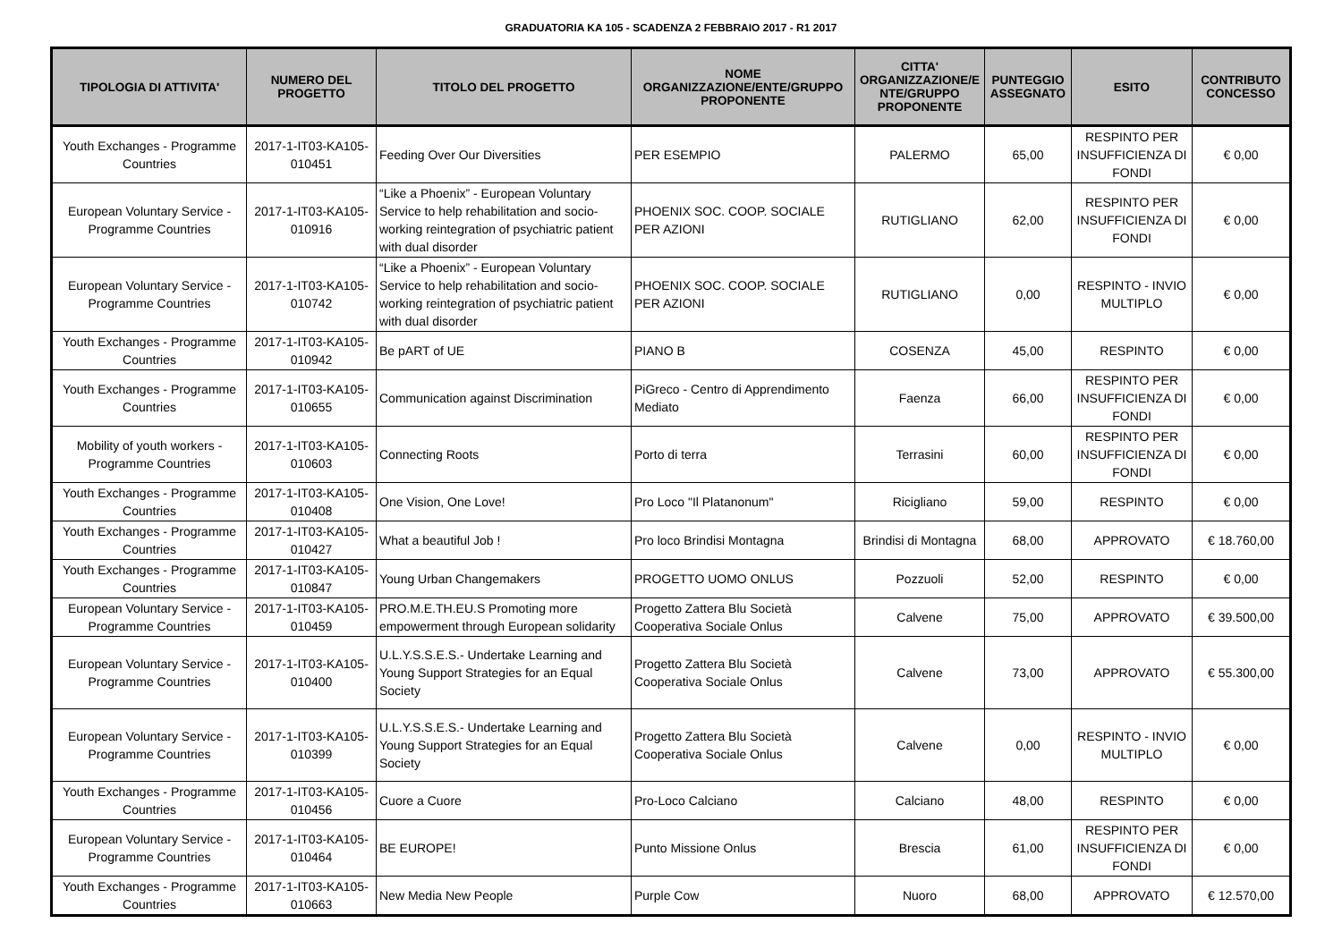GRADUATORIA KA 105 - SCADENZA 2 FEBBRAIO 2017 - R1 2017
| TIPOLOGIA DI ATTIVITA' | NUMERO DEL PROGETTO | TITOLO DEL PROGETTO | NOME ORGANIZZAZIONE/ENTE/GRUPPO PROPONENTE | CITTA' ORGANIZZAZIONE/E NTE/GRUPPO PROPONENTE | PUNTEGGIO ASSEGNATO | ESITO | CONTRIBUTO CONCESSO |
| --- | --- | --- | --- | --- | --- | --- | --- |
| Youth Exchanges - Programme Countries | 2017-1-IT03-KA105-010451 | Feeding Over Our Diversities | PER ESEMPIO | PALERMO | 65,00 | RESPINTO PER INSUFFICIENZA DI FONDI | € 0,00 |
| European Voluntary Service - Programme Countries | 2017-1-IT03-KA105-010916 | “Like a Phoenix” - European Voluntary Service to help rehabilitation and socio-working reintegration of psychiatric patient with dual disorder | PHOENIX SOC. COOP. SOCIALE PER AZIONI | RUTIGLIANO | 62,00 | RESPINTO PER INSUFFICIENZA DI FONDI | € 0,00 |
| European Voluntary Service - Programme Countries | 2017-1-IT03-KA105-010742 | “Like a Phoenix” - European Voluntary Service to help rehabilitation and socio-working reintegration of psychiatric patient with dual disorder | PHOENIX SOC. COOP. SOCIALE PER AZIONI | RUTIGLIANO | 0,00 | RESPINTO - INVIO MULTIPLO | € 0,00 |
| Youth Exchanges - Programme Countries | 2017-1-IT03-KA105-010942 | Be pART of UE | PIANO B | COSENZA | 45,00 | RESPINTO | € 0,00 |
| Youth Exchanges - Programme Countries | 2017-1-IT03-KA105-010655 | Communication against Discrimination | PiGreco - Centro di Apprendimento Mediato | Faenza | 66,00 | RESPINTO PER INSUFFICIENZA DI FONDI | € 0,00 |
| Mobility of youth workers - Programme Countries | 2017-1-IT03-KA105-010603 | Connecting Roots | Porto di terra | Terrasini | 60,00 | RESPINTO PER INSUFFICIENZA DI FONDI | € 0,00 |
| Youth Exchanges - Programme Countries | 2017-1-IT03-KA105-010408 | One Vision, One Love! | Pro Loco "Il Platanonum" | Ricigliano | 59,00 | RESPINTO | € 0,00 |
| Youth Exchanges - Programme Countries | 2017-1-IT03-KA105-010427 | What a beautiful Job ! | Pro loco Brindisi Montagna | Brindisi di Montagna | 68,00 | APPROVATO | € 18.760,00 |
| Youth Exchanges - Programme Countries | 2017-1-IT03-KA105-010847 | Young Urban Changemakers | PROGETTO UOMO ONLUS | Pozzuoli | 52,00 | RESPINTO | € 0,00 |
| European Voluntary Service - Programme Countries | 2017-1-IT03-KA105-010459 | PRO.M.E.TH.EU.S Promoting more empowerment through European solidarity | Progetto Zattera Blu Società Cooperativa Sociale Onlus | Calvene | 75,00 | APPROVATO | € 39.500,00 |
| European Voluntary Service - Programme Countries | 2017-1-IT03-KA105-010400 | U.L.Y.S.S.E.S.- Undertake Learning and Young Support Strategies for an Equal Society | Progetto Zattera Blu Società Cooperativa Sociale Onlus | Calvene | 73,00 | APPROVATO | € 55.300,00 |
| European Voluntary Service - Programme Countries | 2017-1-IT03-KA105-010399 | U.L.Y.S.S.E.S.- Undertake Learning and Young Support Strategies for an Equal Society | Progetto Zattera Blu Società Cooperativa Sociale Onlus | Calvene | 0,00 | RESPINTO - INVIO MULTIPLO | € 0,00 |
| Youth Exchanges - Programme Countries | 2017-1-IT03-KA105-010456 | Cuore a Cuore | Pro-Loco Calciano | Calciano | 48,00 | RESPINTO | € 0,00 |
| European Voluntary Service - Programme Countries | 2017-1-IT03-KA105-010464 | BE EUROPE! | Punto Missione Onlus | Brescia | 61,00 | RESPINTO PER INSUFFICIENZA DI FONDI | € 0,00 |
| Youth Exchanges - Programme Countries | 2017-1-IT03-KA105-010663 | New Media New People | Purple Cow | Nuoro | 68,00 | APPROVATO | € 12.570,00 |